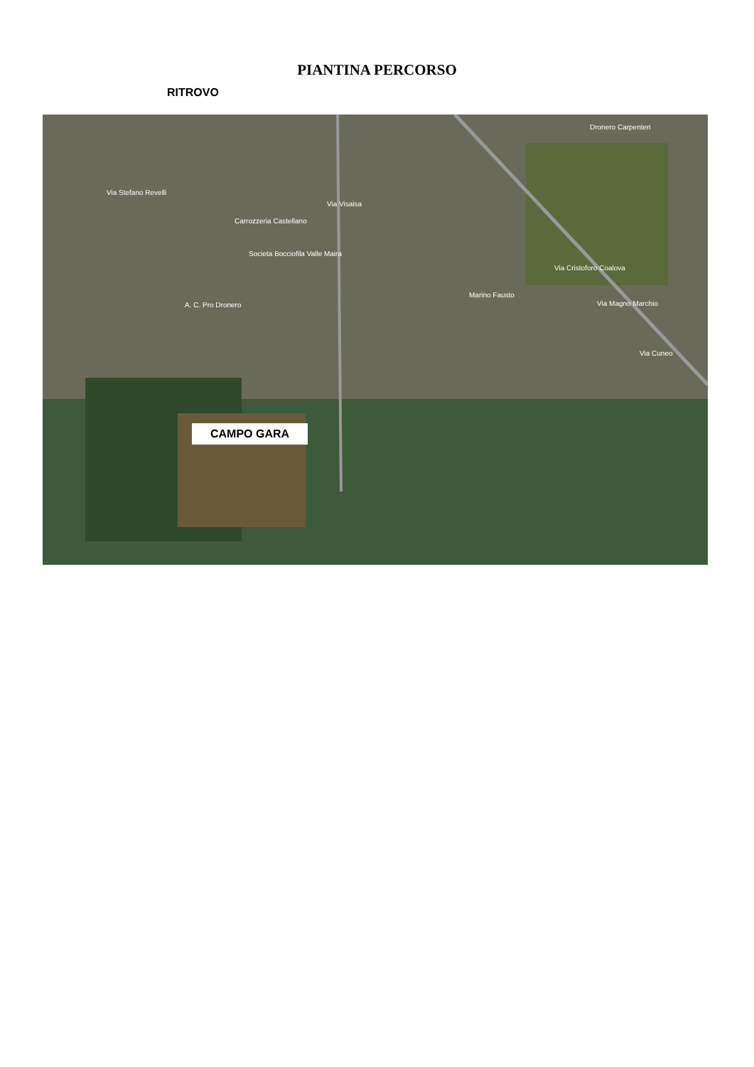PIANTINA PERCORSO
RITROVO
Via Visaisa
Via Stefano Revelli
Carrozzeria Castellano
Societa Bocciofila Valle Maira
A. C. Pro Dronero
Marino Fausto
Via Cristoforo Coalova
Dronero Carpenteri
Via Magno Marchio
Via Cuneo
CAMPO GARA